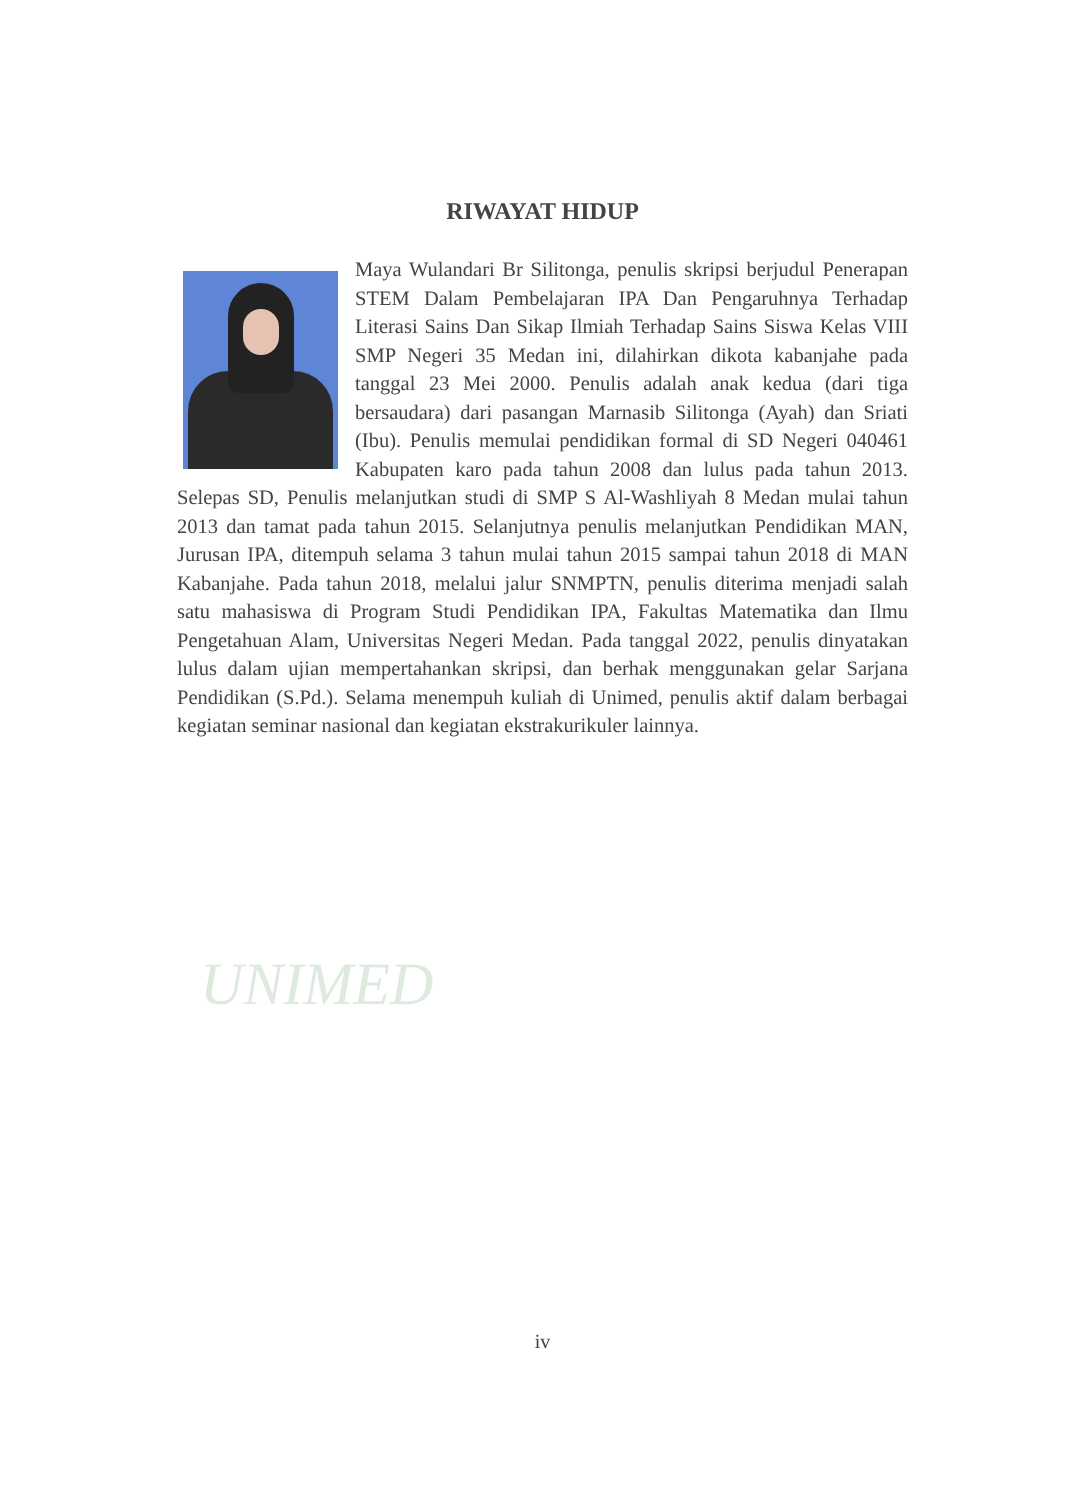UNIMED
RIWAYAT HIDUP
Maya Wulandari Br Silitonga, penulis skripsi berjudul Penerapan STEM Dalam Pembelajaran IPA Dan Pengaruhnya Terhadap Literasi Sains Dan Sikap Ilmiah Terhadap Sains Siswa Kelas VIII SMP Negeri 35 Medan ini, dilahirkan dikota kabanjahe pada tanggal 23 Mei 2000. Penulis adalah anak kedua (dari tiga bersaudara) dari pasangan Marnasib Silitonga (Ayah) dan Sriati (Ibu). Penulis memulai pendidikan formal di SD Negeri 040461 Kabupaten karo pada tahun 2008 dan lulus pada tahun 2013. Selepas SD, Penulis melanjutkan studi di SMP S Al-Washliyah 8 Medan mulai tahun 2013 dan tamat pada tahun 2015. Selanjutnya penulis melanjutkan Pendidikan MAN, Jurusan IPA, ditempuh selama 3 tahun mulai tahun 2015 sampai tahun 2018 di MAN Kabanjahe. Pada tahun 2018, melalui jalur SNMPTN, penulis diterima menjadi salah satu mahasiswa di Program Studi Pendidikan IPA, Fakultas Matematika dan Ilmu Pengetahuan Alam, Universitas Negeri Medan. Pada tanggal 2022, penulis dinyatakan lulus dalam ujian mempertahankan skripsi, dan berhak menggunakan gelar Sarjana Pendidikan (S.Pd.). Selama menempuh kuliah di Unimed, penulis aktif dalam berbagai kegiatan seminar nasional dan kegiatan ekstrakurikuler lainnya.
iv